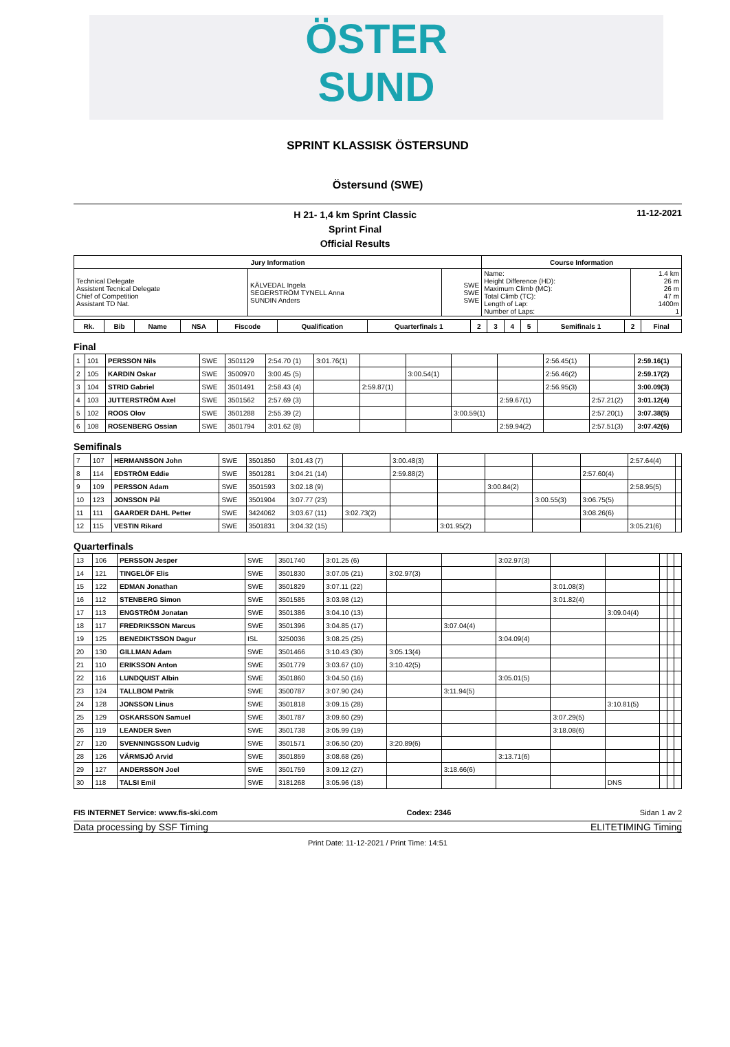ÖSTER
SUND
SPRINT KLASSISK ÖSTERSUND
Östersund (SWE)
H 21- 1,4 km Sprint Classic
Sprint Final
Official Results
11-12-2021
| Jury Information | | | Course Information | |
| --- | --- | --- | --- | --- |
| Technical Delegate Assistent Tecnical Delegate Chief of Competition Assistant TD Nat. | KÄLVEDAL Ingela SEGERSTRÖM TYNELL Anna SUNDIN Anders | SWE SWE SWE | Name: Height Difference (HD): Maximum Climb (MC): Total Climb (TC): Length of Lap: Number of Laps: | 1.4 km 26 m 26 m 47 m 1400m 1 |
| Rk. | Bib | Name | NSA | Fiscode | Qualification | Quarterfinals 1 | 2 | 3 | 4 | 5 | Semifinals 1 | 2 | Final |
| --- | --- | --- | --- | --- | --- | --- | --- | --- | --- | --- | --- | --- | --- |
Final
| 1 | 101 | PERSSON Nils | SWE | 3501129 | 2:54.70 (1) | 3:01.76(1) | | | | | 2:56.45(1) | | 2:59.16(1) |
| 2 | 105 | KARDIN Oskar | SWE | 3500970 | 3:00.45 (5) | | | 3:00.54(1) | | | 2:56.46(2) | | 2:59.17(2) |
| 3 | 104 | STRID Gabriel | SWE | 3501491 | 2:58.43 (4) | | 2:59.87(1) | | | | 2:56.95(3) | | 3:00.09(3) |
| 4 | 103 | JUTTERSTRÖM Axel | SWE | 3501562 | 2:57.69 (3) | | | | | 2:59.67(1) | | 2:57.21(2) | 3:01.12(4) |
| 5 | 102 | ROOS Olov | SWE | 3501288 | 2:55.39 (2) | | | | 3:00.59(1) | | | 2:57.20(1) | 3:07.38(5) |
| 6 | 108 | ROSENBERG Ossian | SWE | 3501794 | 3:01.62 (8) | | | | | 2:59.94(2) | | 2:57.51(3) | 3:07.42(6) |
Semifinals
| 7 | 107 | HERMANSSON John | SWE | 3501850 | 3:01.43 (7) | | 3:00.48(3) | | | | | 2:57.64(4) | |
| 8 | 114 | EDSTRÖM Eddie | SWE | 3501281 | 3:04.21 (14) | | 2:59.88(2) | | | | 2:57.60(4) | | |
| 9 | 109 | PERSSON Adam | SWE | 3501593 | 3:02.18 (9) | | | | 3:00.84(2) | | | 2:58.95(5) | |
| 10 | 123 | JONSSON Pål | SWE | 3501904 | 3:07.77 (23) | | | | | 3:00.55(3) | 3:06.75(5) | | |
| 11 | 111 | GAARDER DAHL Petter | SWE | 3424062 | 3:03.67 (11) | 3:02.73(2) | | | | | 3:08.26(6) | | |
| 12 | 115 | VESTIN Rikard | SWE | 3501831 | 3:04.32 (15) | | | 3:01.95(2) | | | | 3:05.21(6) | |
Quarterfinals
| 13 | 106 | PERSSON Jesper | SWE | 3501740 | 3:01.25 (6) | | | 3:02.97(3) | | | | | |
| 14 | 121 | TINGELÖF Elis | SWE | 3501830 | 3:07.05 (21) | 3:02.97(3) | | | | | | | |
| 15 | 122 | EDMAN Jonathan | SWE | 3501829 | 3:07.11 (22) | | | | 3:01.08(3) | | | | |
| 16 | 112 | STENBERG Simon | SWE | 3501585 | 3:03.98 (12) | | | | 3:01.82(4) | | | | |
| 17 | 113 | ENGSTRÖM Jonatan | SWE | 3501386 | 3:04.10 (13) | | | | | 3:09.04(4) | | | |
| 18 | 117 | FREDRIKSSON Marcus | SWE | 3501396 | 3:04.85 (17) | | 3:07.04(4) | | | | | | |
| 19 | 125 | BENEDIKTSSON Dagur | ISL | 3250036 | 3:08.25 (25) | | | 3:04.09(4) | | | | | |
| 20 | 130 | GILLMAN Adam | SWE | 3501466 | 3:10.43 (30) | 3:05.13(4) | | | | | | | |
| 21 | 110 | ERIKSSON Anton | SWE | 3501779 | 3:03.67 (10) | 3:10.42(5) | | | | | | | |
| 22 | 116 | LUNDQUIST Albin | SWE | 3501860 | 3:04.50 (16) | | | 3:05.01(5) | | | | | |
| 23 | 124 | TALLBOM Patrik | SWE | 3500787 | 3:07.90 (24) | | 3:11.94(5) | | | | | | |
| 24 | 128 | JONSSON Linus | SWE | 3501818 | 3:09.15 (28) | | | | | 3:10.81(5) | | | |
| 25 | 129 | OSKARSSON Samuel | SWE | 3501787 | 3:09.60 (29) | | | | 3:07.29(5) | | | | |
| 26 | 119 | LEANDER Sven | SWE | 3501738 | 3:05.99 (19) | | | | 3:18.08(6) | | | | |
| 27 | 120 | SVENNINGSSON Ludvig | SWE | 3501571 | 3:06.50 (20) | 3:20.89(6) | | | | | | | |
| 28 | 126 | VÄRMSJÖ Arvid | SWE | 3501859 | 3:08.68 (26) | | | 3:13.71(6) | | | | | |
| 29 | 127 | ANDERSSON Joel | SWE | 3501759 | 3:09.12 (27) | | 3:18.66(6) | | | | | | |
| 30 | 118 | TALSI Emil | SWE | 3181268 | 3:05.96 (18) | | | | | DNS | | | |
FIS INTERNET Service: www.fis-ski.com Codex: 2346 Sidan 1 av 2
Data processing by SSF Timing ELITETIMING Timing
Print Date: 11-12-2021 / Print Time: 14:51